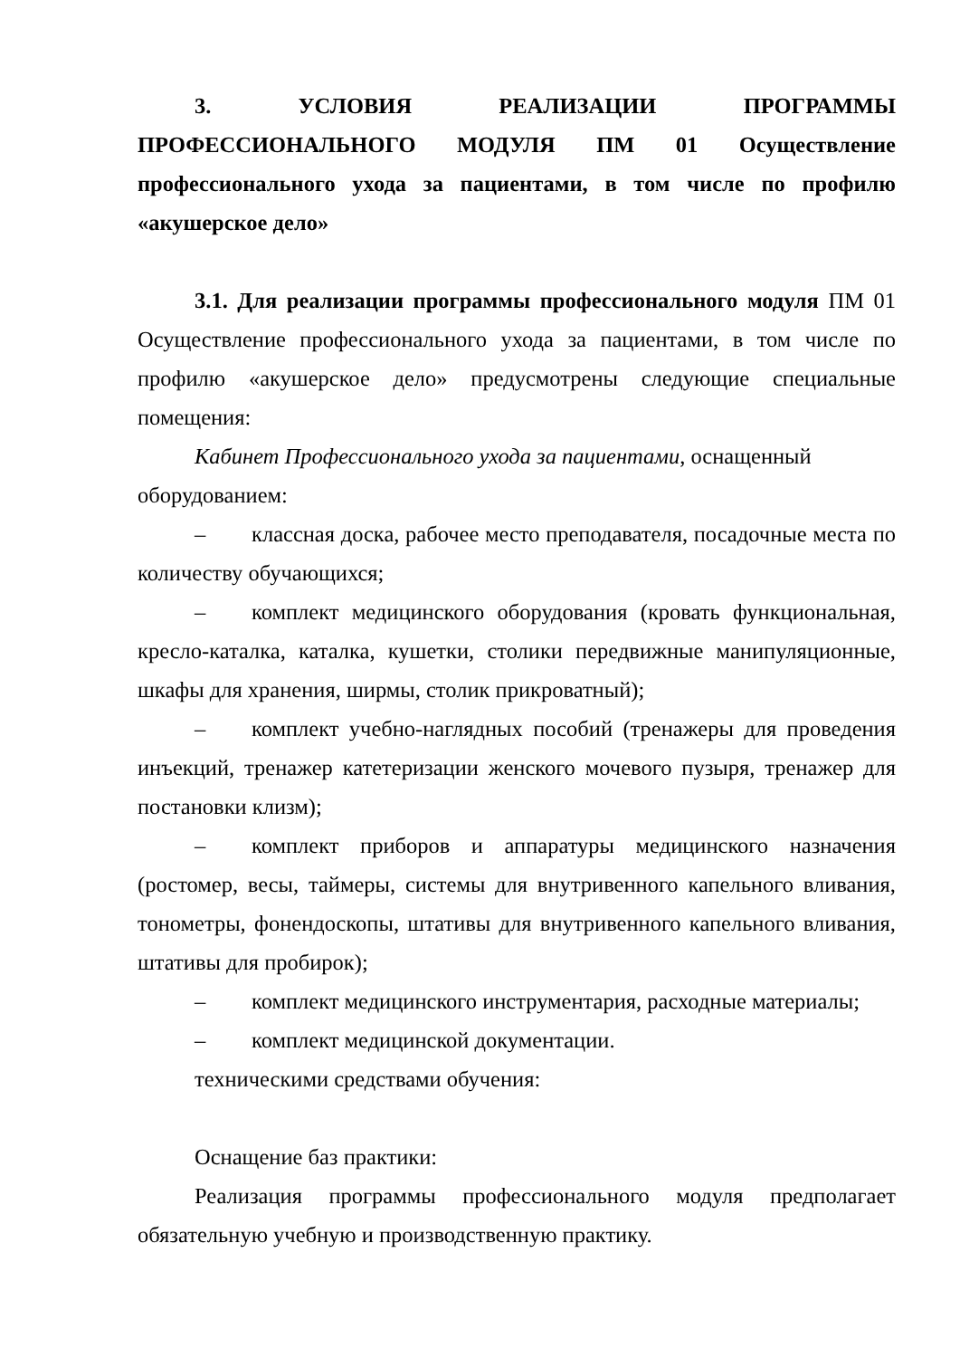3. УСЛОВИЯ РЕАЛИЗАЦИИ ПРОГРАММЫ ПРОФЕССИОНАЛЬНОГО МОДУЛЯ ПМ 01 Осуществление профессионального ухода за пациентами, в том числе по профилю «акушерское дело»
3.1. Для реализации программы профессионального модуля ПМ 01 Осуществление профессионального ухода за пациентами, в том числе по профилю «акушерское дело» предусмотрены следующие специальные помещения:
Кабинет Профессионального ухода за пациентами, оснащенный
оборудованием:
– классная доска, рабочее место преподавателя, посадочные места по количеству обучающихся;
– комплект медицинского оборудования (кровать функциональная, кресло-каталка, каталка, кушетки, столики передвижные манипуляционные, шкафы для хранения, ширмы, столик прикроватный);
– комплект учебно-наглядных пособий (тренажеры для проведения инъекций, тренажер катетеризации женского мочевого пузыря, тренажер для постановки клизм);
– комплект приборов и аппаратуры медицинского назначения (ростомер, весы, таймеры, системы для внутривенного капельного вливания, тонометры, фонендоскопы, штативы для внутривенного капельного вливания, штативы для пробирок);
– комплект медицинского инструментария, расходные материалы;
– комплект медицинской документации.
техническими средствами обучения:
Оснащение баз практики:
Реализация программы профессионального модуля предполагает обязательную учебную и производственную практику.